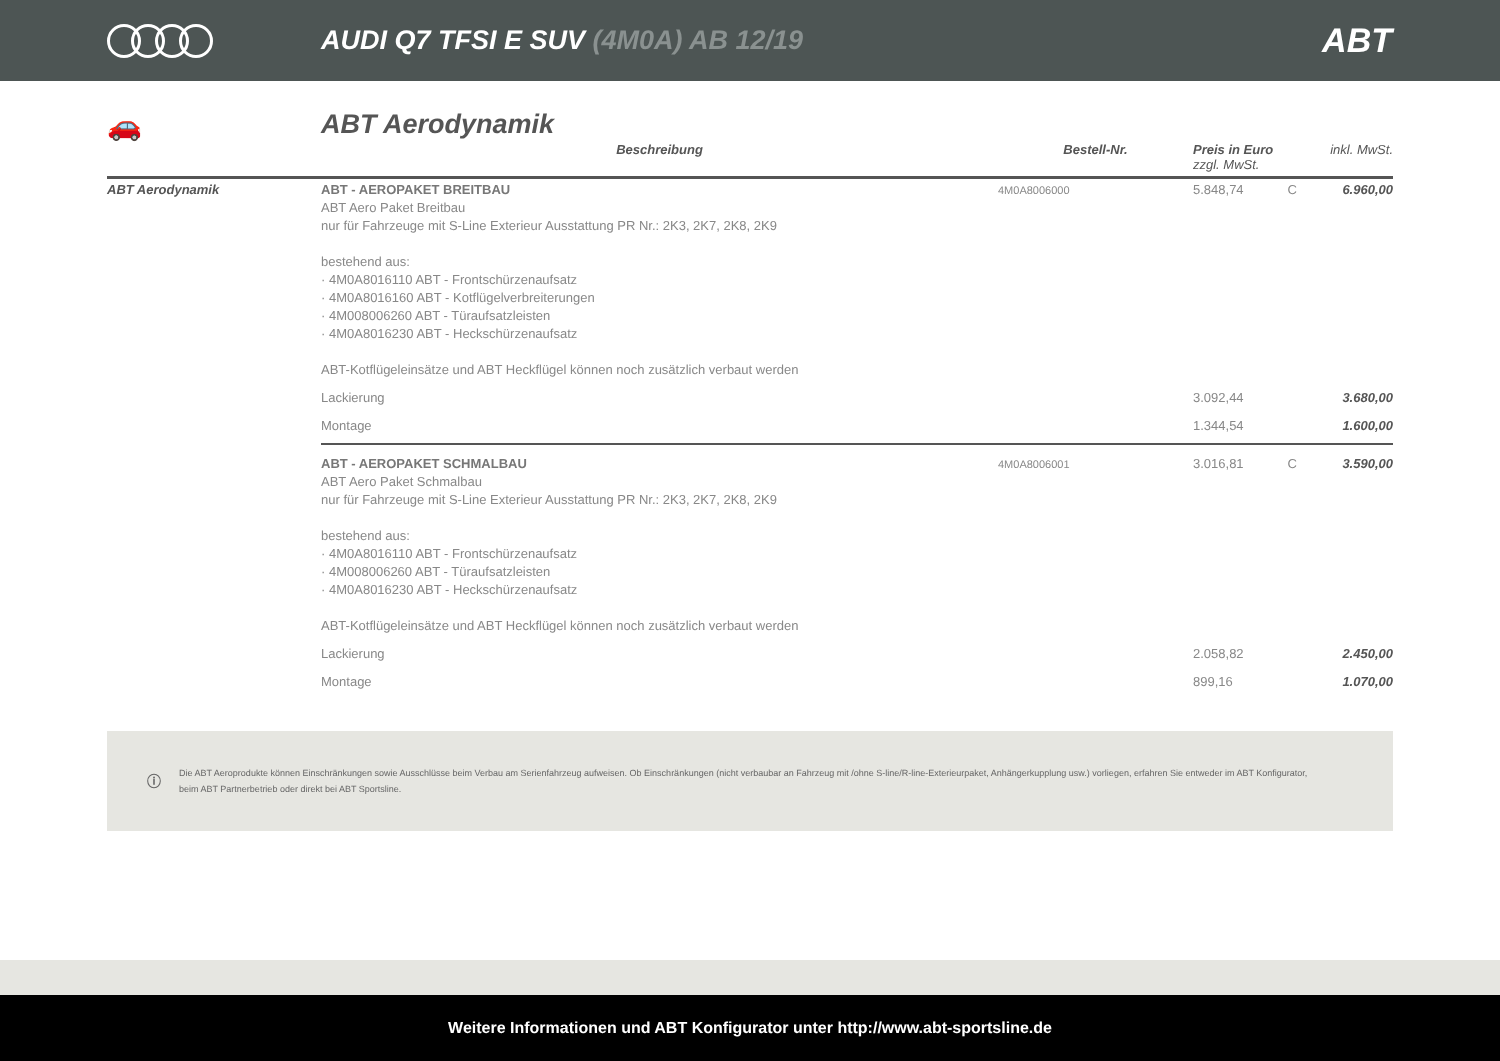AUDI Q7 TFSI E SUV (4M0A) AB 12/19
ABT
🚗 ABT Aerodynamik
| | Beschreibung | Bestell-Nr. | Preis in Euro zzgl. MwSt. | | inkl. MwSt. |
| --- | --- | --- | --- | --- | --- |
| ABT Aerodynamik | ABT - AEROPAKET BREITBAU ABT Aero Paket Breitbau nur für Fahrzeuge mit S-Line Exterieur Ausstattung PR Nr.: 2K3, 2K7, 2K8, 2K9 bestehend aus: · 4M0A8016110 ABT - Frontschürzenaufsatz · 4M0A8016160 ABT - Kotflügelverbreiterungen · 4M008006260 ABT - Türaufsatzleisten · 4M0A8016230 ABT - Heckschürzenaufsatz ABT-Kotflügeleinsätze und ABT Heckflügel können noch zusätzlich verbaut werden | 4M0A8006000 | 5.848,74 | C | 6.960,00 |
| | Lackierung | | 3.092,44 | | 3.680,00 |
| | Montage | | 1.344,54 | | 1.600,00 |
| | ABT - AEROPAKET SCHMALBAU ABT Aero Paket Schmalbau nur für Fahrzeuge mit S-Line Exterieur Ausstattung PR Nr.: 2K3, 2K7, 2K8, 2K9 bestehend aus: · 4M0A8016110 ABT - Frontschürzenaufsatz · 4M008006260 ABT - Türaufsatzleisten · 4M0A8016230 ABT - Heckschürzenaufsatz ABT-Kotflügeleinsätze und ABT Heckflügel können noch zusätzlich verbaut werden | 4M0A8006001 | 3.016,81 | C | 3.590,00 |
| | Lackierung | | 2.058,82 | | 2.450,00 |
| | Montage | | 899,16 | | 1.070,00 |
ⓘ
Die ABT Aeroprodukte können Einschränkungen sowie Ausschlüsse beim Verbau am Serienfahrzeug aufweisen. Ob Einschränkungen (nicht verbaubar an Fahrzeug mit /ohne S-line/R-line-Exterieurpaket, Anhängerkupplung usw.) vorliegen, erfahren Sie entweder im ABT Konfigurator, beim ABT Partnerbetrieb oder direkt bei ABT Sportsline.
Weitere Informationen und ABT Konfigurator unter http://www.abt-sportsline.de